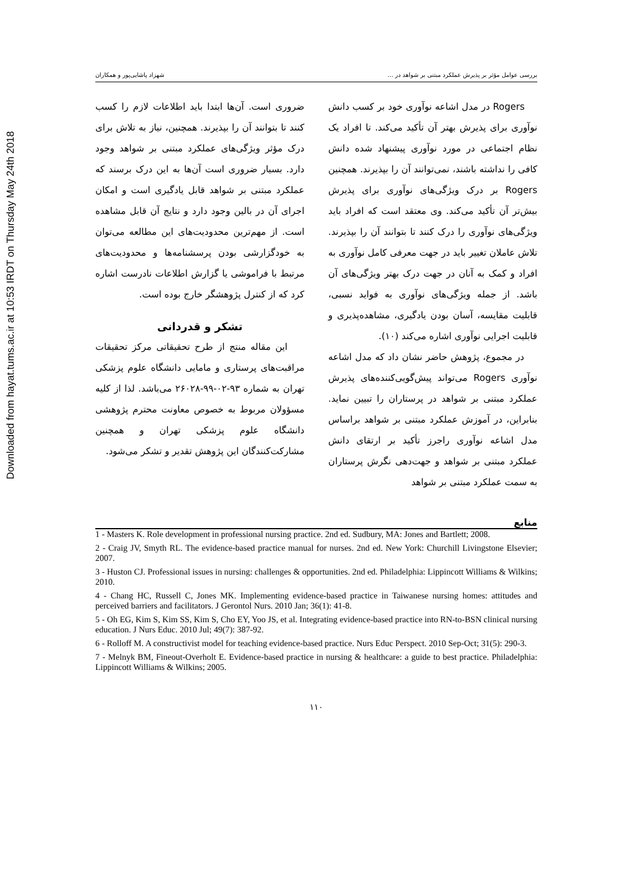Downloaded from hayat.tums.ac.ir at 10:53 IRDT on Thursday May 24th 2018
بررسی عوامل مؤثر بر پذیرش عملکرد مبتنی بر شواهد در ... شهزاد پاشایی‌پور و همکاران
Rogers در مدل اشاعه نوآوری خود بر کسب دانش نوآوری برای پذیرش بهتر آن تأکید می‌کند. تا افراد یک نظام اجتماعی در مورد نوآوری پیشنهاد شده دانش کافی را نداشته باشند، نمی‌توانند آن را بپذیرند. همچنین Rogers بر درک ویژگی‌های نوآوری برای پذیرش بیش‌تر آن تأکید می‌کند. وی معتقد است که افراد باید ویژگی‌های نوآوری را درک کنند تا بتوانند آن را بپذیرند. تلاش عاملان تغییر باید در جهت معرفی کامل نوآوری به افراد و کمک به آنان در جهت درک بهتر ویژگی‌های آن باشد. از جمله ویژگی‌های نوآوری به فواید نسبی، قابلیت مقایسه، آسان بودن یادگیری، مشاهده‌پذیری و قابلیت اجرایی نوآوری اشاره می‌کند (۱۰).
در مجموع، پژوهش حاضر نشان داد که مدل اشاعه نوآوری Rogers می‌تواند پیش‌گویی‌کننده‌های پذیرش عملکرد مبتنی بر شواهد در پرستاران را تبیین نماید. بنابراین، در آموزش عملکرد مبتنی بر شواهد براساس مدل اشاعه نوآوری راجرز تأکید بر ارتقای دانش عملکرد مبتنی بر شواهد و جهت‌دهی نگرش پرستاران به سمت عملکرد مبتنی بر شواهد
ضروری است. آن‌ها ابتدا باید اطلاعات لازم را کسب کنند تا بتوانند آن را بپذیرند. همچنین، نیاز به تلاش برای درک مؤثر ویژگی‌های عملکرد مبتنی بر شواهد وجود دارد. بسیار ضروری است آن‌ها به این درک برسند که عملکرد مبتنی بر شواهد قابل یادگیری است و امکان اجرای آن در بالین وجود دارد و نتایج آن قابل مشاهده است. از مهم‌ترین محدودیت‌های این مطالعه می‌توان به خودگزارشی بودن پرسشنامه‌ها و محدودیت‌های مرتبط با فراموشی یا گزارش اطلاعات نادرست اشاره کرد که از کنترل پژوهشگر خارج بوده است.
تشکر و قدردانی
این مقاله منتج از طرح تحقیقاتی مرکز تحقیقات مراقبت‌های پرستاری و مامایی دانشگاه علوم پزشکی تهران به شماره ۹۳-۰۲-۹۹-۲۶۰۲۸ می‌باشد. لذا از کلیه مسؤولان مربوط به خصوص معاونت محترم پژوهشی دانشگاه علوم پزشکی تهران و همچنین مشارکت‌کنندگان این پژوهش تقدیر و تشکر می‌شود.
منابع
1 - Masters K. Role development in professional nursing practice. 2nd ed. Sudbury, MA: Jones and Bartlett; 2008.
2 - Craig JV, Smyth RL. The evidence-based practice manual for nurses. 2nd ed. New York: Churchill Livingstone Elsevier; 2007.
3 - Huston CJ. Professional issues in nursing: challenges & opportunities. 2nd ed. Philadelphia: Lippincott Williams & Wilkins; 2010.
4 - Chang HC, Russell C, Jones MK. Implementing evidence-based practice in Taiwanese nursing homes: attitudes and perceived barriers and facilitators. J Gerontol Nurs. 2010 Jan; 36(1): 41-8.
5 - Oh EG, Kim S, Kim SS, Kim S, Cho EY, Yoo JS, et al. Integrating evidence-based practice into RN-to-BSN clinical nursing education. J Nurs Educ. 2010 Jul; 49(7): 387-92.
6 - Rolloff M. A constructivist model for teaching evidence-based practice. Nurs Educ Perspect. 2010 Sep-Oct; 31(5): 290-3.
7 - Melnyk BM, Fineout-Overholt E. Evidence-based practice in nursing & healthcare: a guide to best practice. Philadelphia: Lippincott Williams & Wilkins; 2005.
۱۱۰